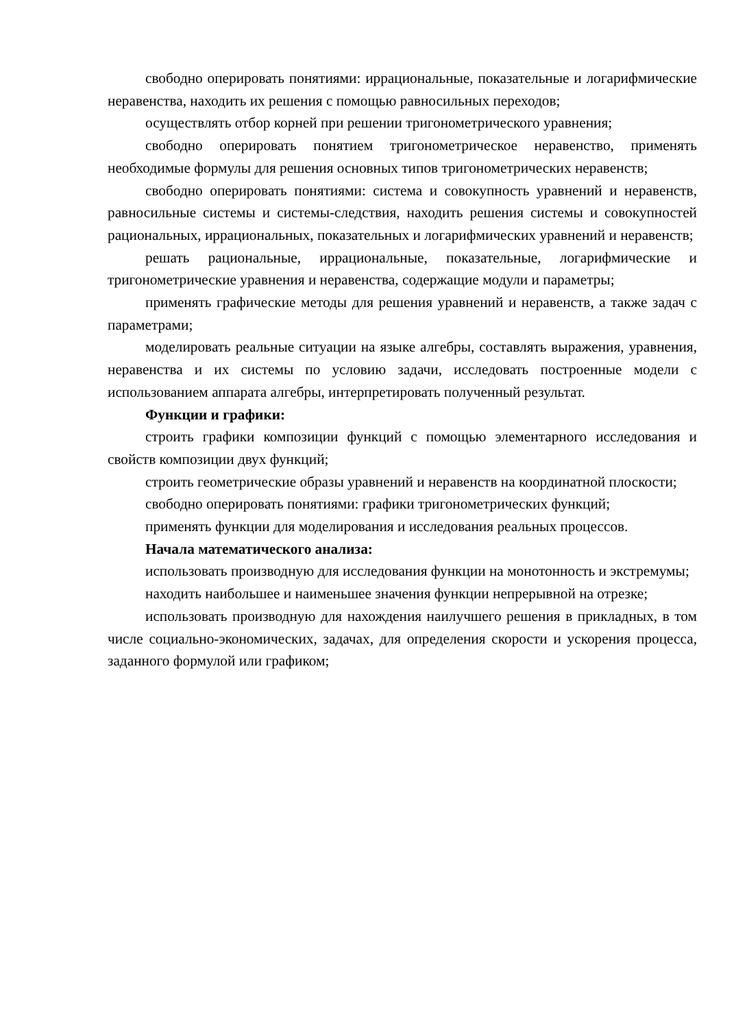свободно оперировать понятиями: иррациональные, показательные и логарифмические неравенства, находить их решения с помощью равносильных переходов;
осуществлять отбор корней при решении тригонометрического уравнения;
свободно оперировать понятием тригонометрическое неравенство, применять необходимые формулы для решения основных типов тригонометрических неравенств;
свободно оперировать понятиями: система и совокупность уравнений и неравенств, равносильные системы и системы-следствия, находить решения системы и совокупностей рациональных, иррациональных, показательных и логарифмических уравнений и неравенств;
решать рациональные, иррациональные, показательные, логарифмические и тригонометрические уравнения и неравенства, содержащие модули и параметры;
применять графические методы для решения уравнений и неравенств, а также задач с параметрами;
моделировать реальные ситуации на языке алгебры, составлять выражения, уравнения, неравенства и их системы по условию задачи, исследовать построенные модели с использованием аппарата алгебры, интерпретировать полученный результат.
Функции и графики:
строить графики композиции функций с помощью элементарного исследования и свойств композиции двух функций;
строить геометрические образы уравнений и неравенств на координатной плоскости;
свободно оперировать понятиями: графики тригонометрических функций;
применять функции для моделирования и исследования реальных процессов.
Начала математического анализа:
использовать производную для исследования функции на монотонность и экстремумы;
находить наибольшее и наименьшее значения функции непрерывной на отрезке;
использовать производную для нахождения наилучшего решения в прикладных, в том числе социально-экономических, задачах, для определения скорости и ускорения процесса, заданного формулой или графиком;